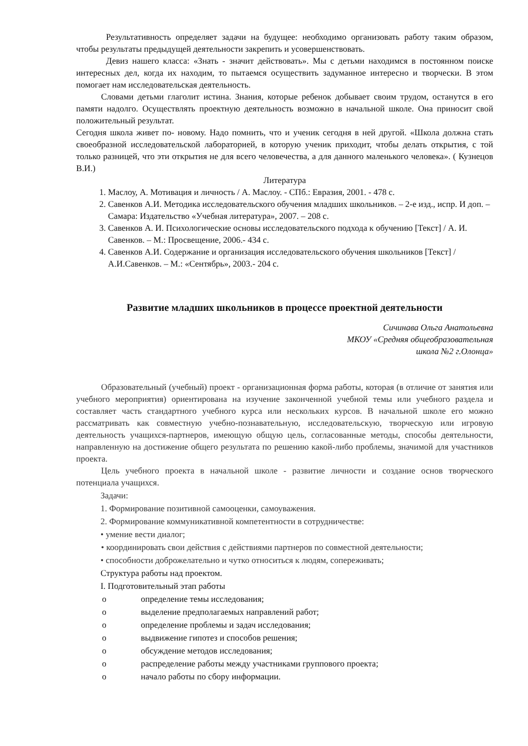Результативность определяет задачи на будущее: необходимо организовать работу таким образом, чтобы результаты предыдущей деятельности закрепить и усовершенствовать.
Девиз нашего класса: «Знать - значит действовать». Мы с детьми находимся в постоянном поиске интересных дел, когда их находим, то пытаемся осуществить задуманное интересно и творчески. В этом помогает нам исследовательская деятельность.
Словами детьми глаголит истина. Знания, которые ребенок добывает своим трудом, останутся в его памяти надолго. Осуществлять проектную деятельность возможно в начальной школе. Она приносит свой положительный результат.
Сегодня школа живет по- новому. Надо помнить, что и ученик сегодня в ней другой. «Школа должна стать своеобразной исследовательской лабораторией, в которую ученик приходит, чтобы делать открытия, с той только разницей, что эти открытия не для всего человечества, а для данного маленького человека». ( Кузнецов В.И.)
Литература
1. Маслоу, А. Мотивация и личность / А. Маслоу. - СПб.: Евразия, 2001. - 478 с.
2. Савенков А.И. Методика исследовательского обучения младших школьников. – 2-е изд., испр. И доп. – Самара: Издательство «Учебная литература», 2007. – 208 с.
3. Савенков А. И. Психологические основы исследовательского подхода к обучению [Текст] / А. И. Савенков. – М.: Просвещение, 2006.- 434 с.
4. Савенков А.И. Содержание и организация исследовательского обучения школьников [Текст] /А.И.Савенков. – М.: «Сентябрь», 2003.- 204 с.
Развитие младших школьников в процессе проектной деятельности
Сичинава Ольга Анатольевна
МКОУ «Средняя общеобразовательная
школа №2 г.Олонца»
Образовательный (учебный) проект - организационная форма работы, которая (в отличие от занятия или учебного мероприятия) ориентирована на изучение законченной учебной темы или учебного раздела и составляет часть стандартного учебного курса или нескольких курсов. В начальной школе его можно рассматривать как совместную учебно-познавательную, исследовательскую, творческую или игровую деятельность учащихся-партнеров, имеющую общую цель, согласованные методы, способы деятельности, направленную на достижение общего результата по решению какой-либо проблемы, значимой для участников проекта.
Цель учебного проекта в начальной школе - развитие личности и создание основ творческого потенциала учащихся.
Задачи:
1. Формирование позитивной самооценки, самоуважения.
2. Формирование коммуникативной компетентности в сотрудничестве:
• умение вести диалог;
• координировать свои действия с действиями партнеров по совместной деятельности;
• способности доброжелательно и чутко относиться к людям, сопереживать;
Структура работы над проектом.
I. Подготовительный этап работы
o определение темы исследования;
o выделение предполагаемых направлений работ;
o определение проблемы и задач исследования;
o выдвижение гипотез и способов решения;
o обсуждение методов исследования;
o распределение работы между участниками группового проекта;
o начало работы по сбору информации.